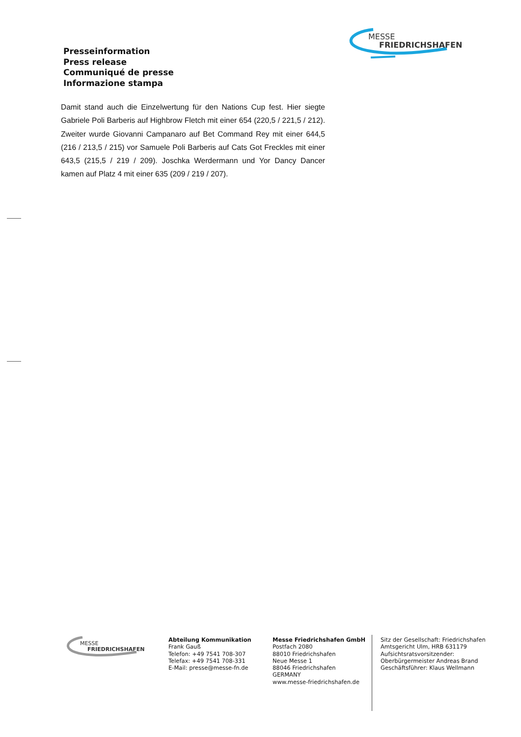MESSE
FRIEDRICHSHAFEN
Presseinformation
Press release
Communiqué de presse
Informazione stampa
Damit stand auch die Einzelwertung für den Nations Cup fest. Hier siegte Gabriele Poli Barberis auf Highbrow Fletch mit einer 654 (220,5 / 221,5 / 212). Zweiter wurde Giovanni Campanaro auf Bet Command Rey mit einer 644,5 (216 / 213,5 / 215) vor Samuele Poli Barberis auf Cats Got Freckles mit einer 643,5 (215,5 / 219 / 209). Joschka Werdermann und Yor Dancy Dancer kamen auf Platz 4 mit einer 635 (209 / 219 / 207).
MESSE
FRIEDRICHSHAFEN
Abteilung Kommunikation
Frank Gauß
Telefon: +49 7541 708-307
Telefax: +49 7541 708-331
E-Mail: presse@messe-fn.de
Messe Friedrichshafen GmbH
Postfach 2080
88010 Friedrichshafen
Neue Messe 1
88046 Friedrichshafen
GERMANY
www.messe-friedrichshafen.de
Sitz der Gesellschaft: Friedrichshafen
Amtsgericht Ulm, HRB 631179
Aufsichtsratsvorsitzender:
Oberbürgermeister Andreas Brand
Geschäftsführer: Klaus Wellmann